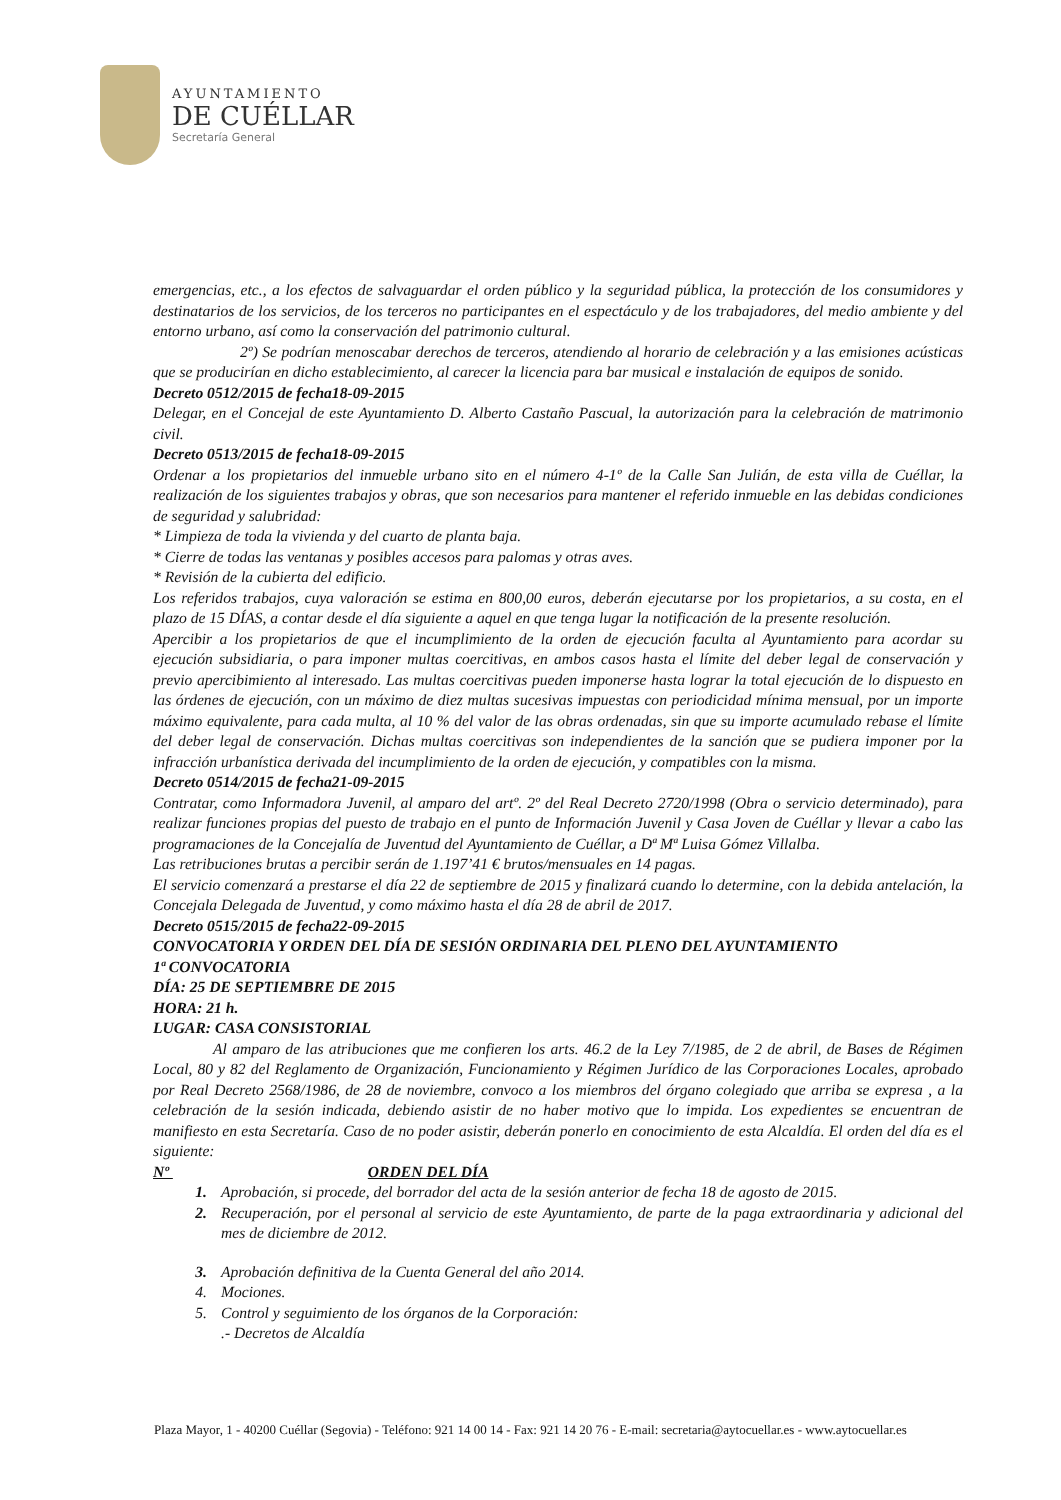AYUNTAMIENTO
DE CUÉLLAR
Secretaría General
emergencias, etc., a los efectos de salvaguardar el orden público y la seguridad pública, la protección de los consumidores y destinatarios de los servicios, de los terceros no participantes en el espectáculo y de los trabajadores, del medio ambiente y del entorno urbano, así como la conservación del patrimonio cultural.
2º) Se podrían menoscabar derechos de terceros, atendiendo al horario de celebración y a las emisiones acústicas que se producirían en dicho establecimiento, al carecer la licencia para bar musical e instalación de equipos de sonido.
Decreto 0512/2015 de fecha18-09-2015
Delegar, en el Concejal de este Ayuntamiento D. Alberto Castaño Pascual, la autorización para la celebración de matrimonio civil.
Decreto 0513/2015 de fecha18-09-2015
Ordenar a los propietarios del inmueble urbano sito en el número 4-1º de la Calle San Julián, de esta villa de Cuéllar, la realización de los siguientes trabajos y obras, que son necesarios para mantener el referido inmueble en las debidas condiciones de seguridad y salubridad:
* Limpieza de toda la vivienda y del cuarto de planta baja.
* Cierre de todas las ventanas y posibles accesos para palomas y otras aves.
* Revisión de la cubierta del edificio.
Los referidos trabajos, cuya valoración se estima en 800,00 euros, deberán ejecutarse por los propietarios, a su costa, en el plazo de 15 DÍAS, a contar desde el día siguiente a aquel en que tenga lugar la notificación de la presente resolución.
Apercibir a los propietarios de que el incumplimiento de la orden de ejecución faculta al Ayuntamiento para acordar su ejecución subsidiaria, o para imponer multas coercitivas, en ambos casos hasta el límite del deber legal de conservación y previo apercibimiento al interesado. Las multas coercitivas pueden imponerse hasta lograr la total ejecución de lo dispuesto en las órdenes de ejecución, con un máximo de diez multas sucesivas impuestas con periodicidad mínima mensual, por un importe máximo equivalente, para cada multa, al 10 % del valor de las obras ordenadas, sin que su importe acumulado rebase el límite del deber legal de conservación. Dichas multas coercitivas son independientes de la sanción que se pudiera imponer por la infracción urbanística derivada del incumplimiento de la orden de ejecución, y compatibles con la misma.
Decreto 0514/2015 de fecha21-09-2015
Contratar, como Informadora Juvenil, al amparo del artº. 2º del Real Decreto 2720/1998 (Obra o servicio determinado), para realizar funciones propias del puesto de trabajo en el punto de Información Juvenil y Casa Joven de Cuéllar y llevar a cabo las programaciones de la Concejalía de Juventud del Ayuntamiento de Cuéllar, a Dª Mª Luisa Gómez Villalba.
Las retribuciones brutas a percibir serán de 1.197’41 € brutos/mensuales en 14 pagas.
El servicio comenzará a prestarse el día 22 de septiembre de 2015 y finalizará cuando lo determine, con la debida antelación, la Concejala Delegada de Juventud, y como máximo hasta el día 28 de abril de 2017.
Decreto 0515/2015 de fecha22-09-2015
CONVOCATORIA Y ORDEN DEL DÍA DE SESIÓN ORDINARIA DEL PLENO DEL AYUNTAMIENTO
1ª CONVOCATORIA
DÍA: 25 DE SEPTIEMBRE DE 2015
HORA: 21 h.
LUGAR: CASA CONSISTORIAL
Al amparo de las atribuciones que me confieren los arts. 46.2 de la Ley 7/1985, de 2 de abril, de Bases de Régimen Local, 80 y 82 del Reglamento de Organización, Funcionamiento y Régimen Jurídico de las Corporaciones Locales, aprobado por Real Decreto 2568/1986, de 28 de noviembre, convoco a los miembros del órgano colegiado que arriba se expresa , a la celebración de la sesión indicada, debiendo asistir de no haber motivo que lo impida. Los expedientes se encuentran de manifiesto en esta Secretaría. Caso de no poder asistir, deberán ponerlo en conocimiento de esta Alcaldía. El orden del día es el siguiente:
Nº ORDEN DEL DÍA
1. Aprobación, si procede, del borrador del acta de la sesión anterior de fecha 18 de agosto de 2015.
2. Recuperación, por el personal al servicio de este Ayuntamiento, de parte de la paga extraordinaria y adicional del mes de diciembre de 2012.
3. Aprobación definitiva de la Cuenta General del año 2014.
4. Mociones.
5. Control y seguimiento de los órganos de la Corporación:
.- Decretos de Alcaldía
Plaza Mayor, 1 - 40200 Cuéllar (Segovia) - Teléfono: 921 14 00 14 - Fax: 921 14 20 76 - E-mail: secretaria@aytocuellar.es - www.aytocuellar.es